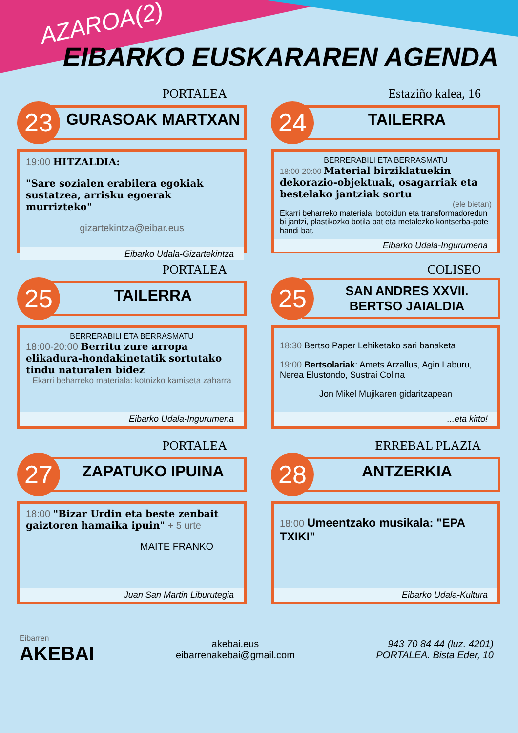AZAROA(2)
EIBARKO EUSKARAREN AGENDA
PORTALEA
23
GURASOAK MARTXAN
19:00 HITZALDIA:
"Sare sozialen erabilera egokiak sustatzea, arrisku egoerak murrizteko"
gizartekintza@eibar.eus
Eibarko Udala-Gizartekintza
Estaziño kalea, 16
24
TAILERRA
BERRERABILI ETA BERRASMATU
18:00-20:00 Material birziklatuekin dekorazio-objektuak, osagarriak eta bestelako jantziak sortu
(ele bietan)
Ekarri beharreko materiala: botoidun eta transformadoredun bi jantzi, plastikozko botila bat eta metalezko kontserba-pote handi bat.
Eibarko Udala-Ingurumena
PORTALEA
25
TAILERRA
BERRERABILI ETA BERRASMATU
18:00-20:00 Berritu zure arropa elikadura-hondakinetatik sortutako tindu naturalen bidez
Ekarri beharreko materiala: kotoizko kamiseta zaharra
Eibarko Udala-Ingurumena
COLISEO
25
SAN ANDRES XXVII. BERTSO JAIALDIA
18:30 Bertso Paper Lehiketako sari banaketa
19:00 Bertsolariak: Amets Arzallus, Agin Laburu, Nerea Elustondo, Sustrai Colina
Jon Mikel Mujikaren gidaritzapean
...eta kitto!
PORTALEA
27
ZAPATUKO IPUINA
18:00 "Bizar Urdin eta beste zenbait gaiztoren hamaika ipuin" + 5 urte
MAITE FRANKO
Juan San Martin Liburutegia
ERREBAL PLAZIA
28
ANTZERKIA
18:00 Umeentzako musikala: "EPA TXIKI"
Eibarko Udala-Kultura
Eibarren
AKEBAI
akebai.eus
eibarrenakebai@gmail.com
943 70 84 44 (luz. 4201)
PORTALEA. Bista Eder, 10